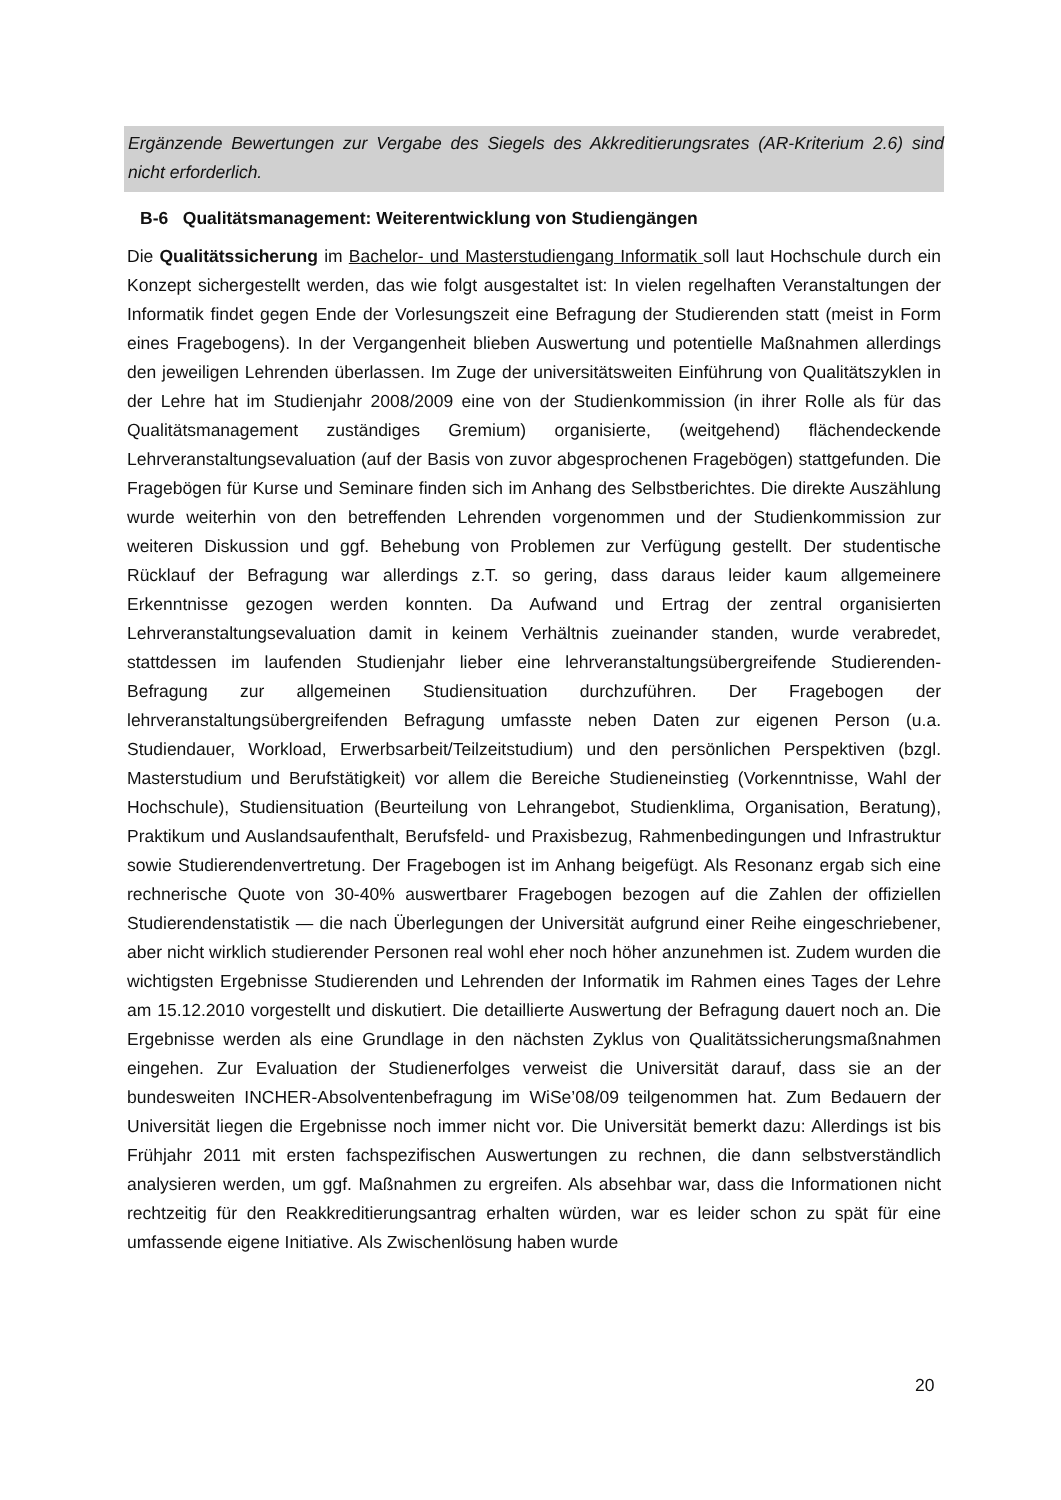Ergänzende Bewertungen zur Vergabe des Siegels des Akkreditierungsrates (AR-Kriterium 2.6) sind nicht erforderlich.
B-6 Qualitätsmanagement: Weiterentwicklung von Studiengängen
Die Qualitätssicherung im Bachelor- und Masterstudiengang Informatik soll laut Hochschule durch ein Konzept sichergestellt werden, das wie folgt ausgestaltet ist: In vielen regelhaften Veranstaltungen der Informatik findet gegen Ende der Vorlesungszeit eine Befragung der Studierenden statt (meist in Form eines Fragebogens). In der Vergangenheit blieben Auswertung und potentielle Maßnahmen allerdings den jeweiligen Lehrenden überlassen. Im Zuge der universitätsweiten Einführung von Qualitätszyklen in der Lehre hat im Studienjahr 2008/2009 eine von der Studienkommission (in ihrer Rolle als für das Qualitätsmanagement zuständiges Gremium) organisierte, (weitgehend) flächendeckende Lehrveranstaltungsevaluation (auf der Basis von zuvor abgesprochenen Fragebögen) stattgefunden. Die Fragebögen für Kurse und Seminare finden sich im Anhang des Selbstberichtes. Die direkte Auszählung wurde weiterhin von den betreffenden Lehrenden vorgenommen und der Studienkommission zur weiteren Diskussion und ggf. Behebung von Problemen zur Verfügung gestellt. Der studentische Rücklauf der Befragung war allerdings z.T. so gering, dass daraus leider kaum allgemeinere Erkenntnisse gezogen werden konnten. Da Aufwand und Ertrag der zentral organisierten Lehrveranstaltungsevaluation damit in keinem Verhältnis zueinander standen, wurde verabredet, stattdessen im laufenden Studienjahr lieber eine lehrveranstaltungsübergreifende Studierenden-Befragung zur allgemeinen Studiensituation durchzuführen. Der Fragebogen der lehrveranstaltungsübergreifenden Befragung umfasste neben Daten zur eigenen Person (u.a. Studiendauer, Workload, Erwerbsarbeit/Teilzeitstudium) und den persönlichen Perspektiven (bzgl. Masterstudium und Berufstätigkeit) vor allem die Bereiche Studieneinstieg (Vorkenntnisse, Wahl der Hochschule), Studiensituation (Beurteilung von Lehrangebot, Studienklima, Organisation, Beratung), Praktikum und Auslandsaufenthalt, Berufsfeld- und Praxisbezug, Rahmenbedingungen und Infrastruktur sowie Studierendenvertretung. Der Fragebogen ist im Anhang beigefügt. Als Resonanz ergab sich eine rechnerische Quote von 30-40% auswertbarer Fragebogen bezogen auf die Zahlen der offiziellen Studierendenstatistik — die nach Überlegungen der Universität aufgrund einer Reihe eingeschriebener, aber nicht wirklich studierender Personen real wohl eher noch höher anzunehmen ist. Zudem wurden die wichtigsten Ergebnisse Studierenden und Lehrenden der Informatik im Rahmen eines Tages der Lehre am 15.12.2010 vorgestellt und diskutiert. Die detaillierte Auswertung der Befragung dauert noch an. Die Ergebnisse werden als eine Grundlage in den nächsten Zyklus von Qualitätssicherungsmaßnahmen eingehen. Zur Evaluation der Studienerfolges verweist die Universität darauf, dass sie an der bundesweiten INCHER-Absolventenbefragung im WiSe’08/09 teilgenommen hat. Zum Bedauern der Universität liegen die Ergebnisse noch immer nicht vor. Die Universität bemerkt dazu: Allerdings ist bis Frühjahr 2011 mit ersten fachspezifischen Auswertungen zu rechnen, die dann selbstverständlich analysieren werden, um ggf. Maßnahmen zu ergreifen. Als absehbar war, dass die Informationen nicht rechtzeitig für den Reakkreditierungsantrag erhalten würden, war es leider schon zu spät für eine umfassende eigene Initiative. Als Zwischenlösung haben wurde
20